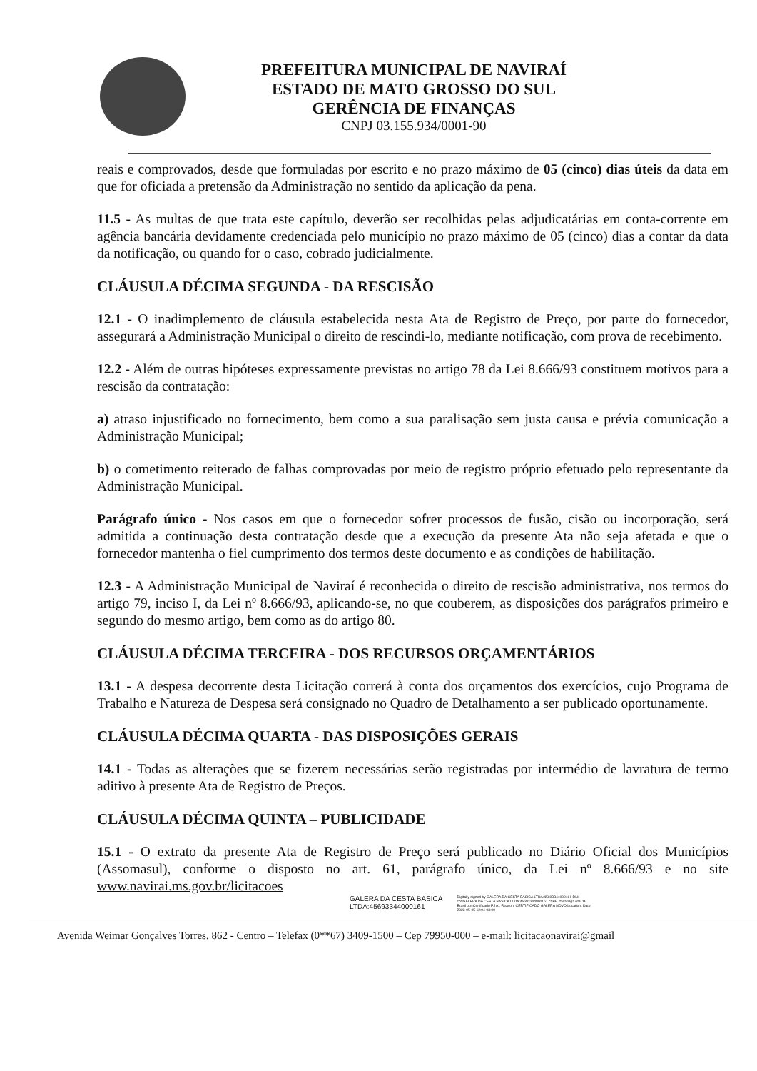PREFEITURA MUNICIPAL DE NAVIRAÍ
ESTADO DE MATO GROSSO DO SUL
GERÊNCIA DE FINANÇAS
CNPJ 03.155.934/0001-90
reais e comprovados, desde que formuladas por escrito e no prazo máximo de 05 (cinco) dias úteis da data em que for oficiada a pretensão da Administração no sentido da aplicação da pena.
11.5 - As multas de que trata este capítulo, deverão ser recolhidas pelas adjudicatárias em conta-corrente em agência bancária devidamente credenciada pelo município no prazo máximo de 05 (cinco) dias a contar da data da notificação, ou quando for o caso, cobrado judicialmente.
CLÁUSULA DÉCIMA SEGUNDA - DA RESCISÃO
12.1 - O inadimplemento de cláusula estabelecida nesta Ata de Registro de Preço, por parte do fornecedor, assegurará a Administração Municipal o direito de rescindi-lo, mediante notificação, com prova de recebimento.
12.2 - Além de outras hipóteses expressamente previstas no artigo 78 da Lei 8.666/93 constituem motivos para a rescisão da contratação:
a) atraso injustificado no fornecimento, bem como a sua paralisação sem justa causa e prévia comunicação a Administração Municipal;
b) o cometimento reiterado de falhas comprovadas por meio de registro próprio efetuado pelo representante da Administração Municipal.
Parágrafo único - Nos casos em que o fornecedor sofrer processos de fusão, cisão ou incorporação, será admitida a continuação desta contratação desde que a execução da presente Ata não seja afetada e que o fornecedor mantenha o fiel cumprimento dos termos deste documento e as condições de habilitação.
12.3 - A Administração Municipal de Naviraí é reconhecida o direito de rescisão administrativa, nos termos do artigo 79, inciso I, da Lei nº 8.666/93, aplicando-se, no que couberem, as disposições dos parágrafos primeiro e segundo do mesmo artigo, bem como as do artigo 80.
CLÁUSULA DÉCIMA TERCEIRA - DOS RECURSOS ORÇAMENTÁRIOS
13.1 - A despesa decorrente desta Licitação correrá à conta dos orçamentos dos exercícios, cujo Programa de Trabalho e Natureza de Despesa será consignado no Quadro de Detalhamento a ser publicado oportunamente.
CLÁUSULA DÉCIMA QUARTA - DAS DISPOSIÇÕES GERAIS
14.1 - Todas as alterações que se fizerem necessárias serão registradas por intermédio de lavratura de termo aditivo à presente Ata de Registro de Preços.
CLÁUSULA DÉCIMA QUINTA – PUBLICIDADE
15.1 - O extrato da presente Ata de Registro de Preço será publicado no Diário Oficial dos Municípios (Assomasul), conforme o disposto no art. 61, parágrafo único, da Lei nº 8.666/93 e no site www.navirai.ms.gov.br/licitacoes
GALERA DA CESTA BASICA
LTDA:45693344000161
Digitally signed by GALERA DA CESTA BASICA LTDA:45693344000161 DN: cn=GALERA DA CESTA BASICA LTDA:45693344000161 c=BR l=Maringa o=ICP-Brasil ou=Certificado PJ A1 Reason: CERTIFICADO GALERA NOVO Location: Date: 2023-05-05 12:04-03:00
Avenida Weimar Gonçalves Torres, 862 - Centro – Telefax (0**67) 3409-1500 – Cep 79950-000 – e-mail: licitacaonavirai@gmail